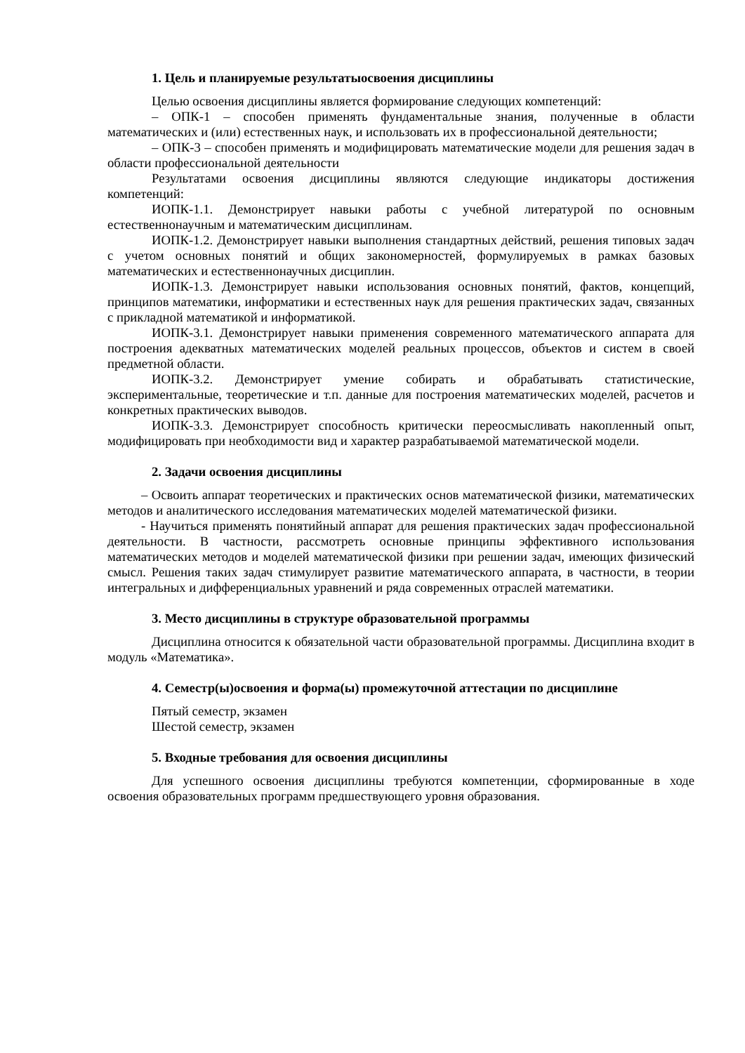1. Цель и планируемые результатыосвоения дисциплины
Целью освоения дисциплины является формирование следующих компетенций:
– ОПК-1 – способен применять фундаментальные знания, полученные в области математических и (или) естественных наук, и использовать их в профессиональной деятельности;
– ОПК-3 – способен применять и модифицировать математические модели для решения задач в области профессиональной деятельности
Результатами освоения дисциплины являются следующие индикаторы достижения компетенций:
ИОПК-1.1. Демонстрирует навыки работы с учебной литературой по основным естественнонаучным и математическим дисциплинам.
ИОПК-1.2. Демонстрирует навыки выполнения стандартных действий, решения типовых задач с учетом основных понятий и общих закономерностей, формулируемых в рамках базовых математических и естественнонаучных дисциплин.
ИОПК-1.3. Демонстрирует навыки использования основных понятий, фактов, концепций, принципов математики, информатики и естественных наук для решения практических задач, связанных с прикладной математикой и информатикой.
ИОПК-3.1. Демонстрирует навыки применения современного математического аппарата для построения адекватных математических моделей реальных процессов, объектов и систем в своей предметной области.
ИОПК-3.2. Демонстрирует умение собирать и обрабатывать статистические, экспериментальные, теоретические и т.п. данные для построения математических моделей, расчетов и конкретных практических выводов.
ИОПК-3.3. Демонстрирует способность критически переосмысливать накопленный опыт, модифицировать при необходимости вид и характер разрабатываемой математической модели.
2. Задачи освоения дисциплины
– Освоить аппарат теоретических и практических основ математической физики, математических методов и аналитического исследования математических моделей математической физики.
- Научиться применять понятийный аппарат для решения практических задач профессиональной деятельности. В частности, рассмотреть основные принципы эффективного использования математических методов и моделей математической физики при решении задач, имеющих физический смысл. Решения таких задач стимулирует развитие математического аппарата, в частности, в теории интегральных и дифференциальных уравнений и ряда современных отраслей математики.
3. Место дисциплины в структуре образовательной программы
Дисциплина относится к обязательной части образовательной программы. Дисциплина входит в модуль «Математика».
4. Семестр(ы)освоения и форма(ы) промежуточной аттестации по дисциплине
Пятый семестр, экзамен
Шестой семестр, экзамен
5. Входные требования для освоения дисциплины
Для успешного освоения дисциплины требуются компетенции, сформированные в ходе освоения образовательных программ предшествующего уровня образования.